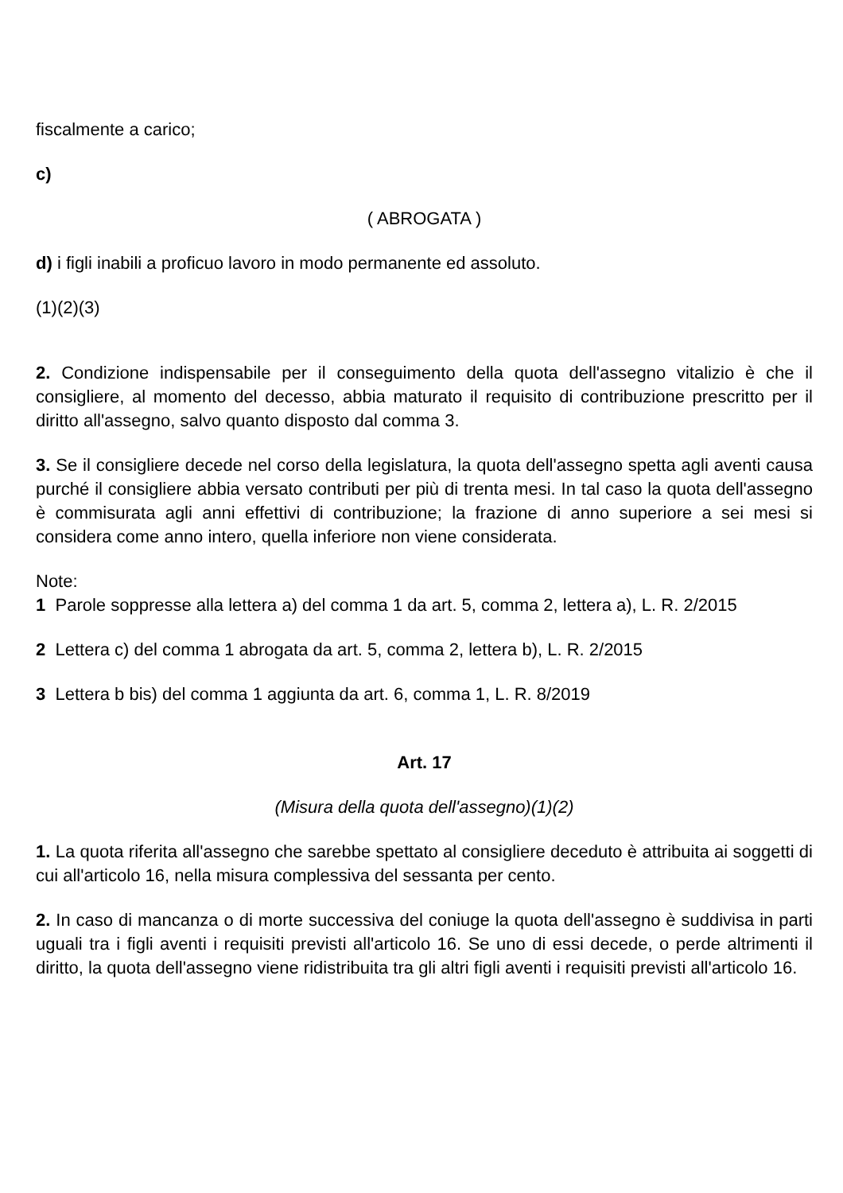fiscalmente a carico;
c)
( ABROGATA )
d) i figli inabili a proficuo lavoro in modo permanente ed assoluto.
(1)(2)(3)
2. Condizione indispensabile per il conseguimento della quota dell'assegno vitalizio è che il consigliere, al momento del decesso, abbia maturato il requisito di contribuzione prescritto per il diritto all'assegno, salvo quanto disposto dal comma 3.
3. Se il consigliere decede nel corso della legislatura, la quota dell'assegno spetta agli aventi causa purché il consigliere abbia versato contributi per più di trenta mesi. In tal caso la quota dell'assegno è commisurata agli anni effettivi di contribuzione; la frazione di anno superiore a sei mesi si considera come anno intero, quella inferiore non viene considerata.
Note:
1 Parole soppresse alla lettera a) del comma 1 da art. 5, comma 2, lettera a), L. R. 2/2015
2 Lettera c) del comma 1 abrogata da art. 5, comma 2, lettera b), L. R. 2/2015
3 Lettera b bis) del comma 1 aggiunta da art. 6, comma 1, L. R. 8/2019
Art. 17
(Misura della quota dell'assegno)(1)(2)
1. La quota riferita all'assegno che sarebbe spettato al consigliere deceduto è attribuita ai soggetti di cui all'articolo 16, nella misura complessiva del sessanta per cento.
2. In caso di mancanza o di morte successiva del coniuge la quota dell'assegno è suddivisa in parti uguali tra i figli aventi i requisiti previsti all'articolo 16. Se uno di essi decede, o perde altrimenti il diritto, la quota dell'assegno viene ridistribuita tra gli altri figli aventi i requisiti previsti all'articolo 16.